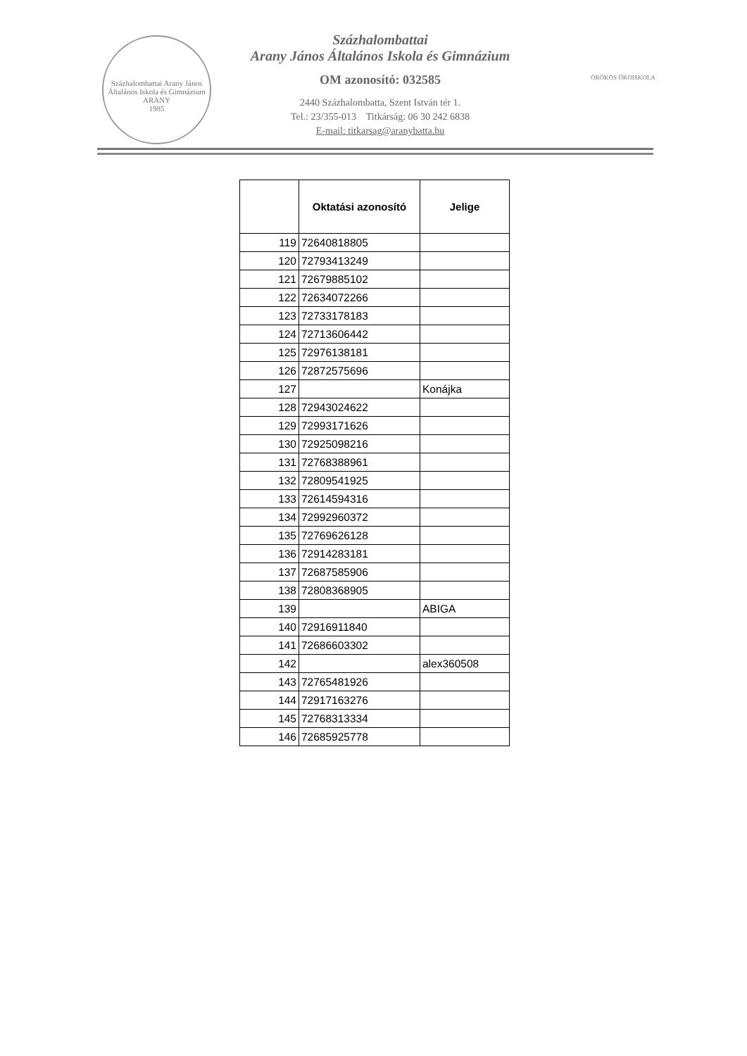Százhalombattai Arany János Általános Iskola és Gimnázium
ARANY
1985
Százhalombattai
Arany János Általános Iskola és Gimnázium
OM azonosító: 032585
2440 Százhalombatta, Szent István tér 1.
Tel.: 23/355-013 Titkárság: 06 30 242 6838
E-mail: titkarsag@aranybatta.hu
ÖRÖKÖS ÖKOISKOLA
| | Oktatási azonosító | Jelige |
| --- | --- | --- |
| 119 | 72640818805 | |
| 120 | 72793413249 | |
| 121 | 72679885102 | |
| 122 | 72634072266 | |
| 123 | 72733178183 | |
| 124 | 72713606442 | |
| 125 | 72976138181 | |
| 126 | 72872575696 | |
| 127 | | Konájka |
| 128 | 72943024622 | |
| 129 | 72993171626 | |
| 130 | 72925098216 | |
| 131 | 72768388961 | |
| 132 | 72809541925 | |
| 133 | 72614594316 | |
| 134 | 72992960372 | |
| 135 | 72769626128 | |
| 136 | 72914283181 | |
| 137 | 72687585906 | |
| 138 | 72808368905 | |
| 139 | | ABIGA |
| 140 | 72916911840 | |
| 141 | 72686603302 | |
| 142 | | alex360508 |
| 143 | 72765481926 | |
| 144 | 72917163276 | |
| 145 | 72768313334 | |
| 146 | 72685925778 | |